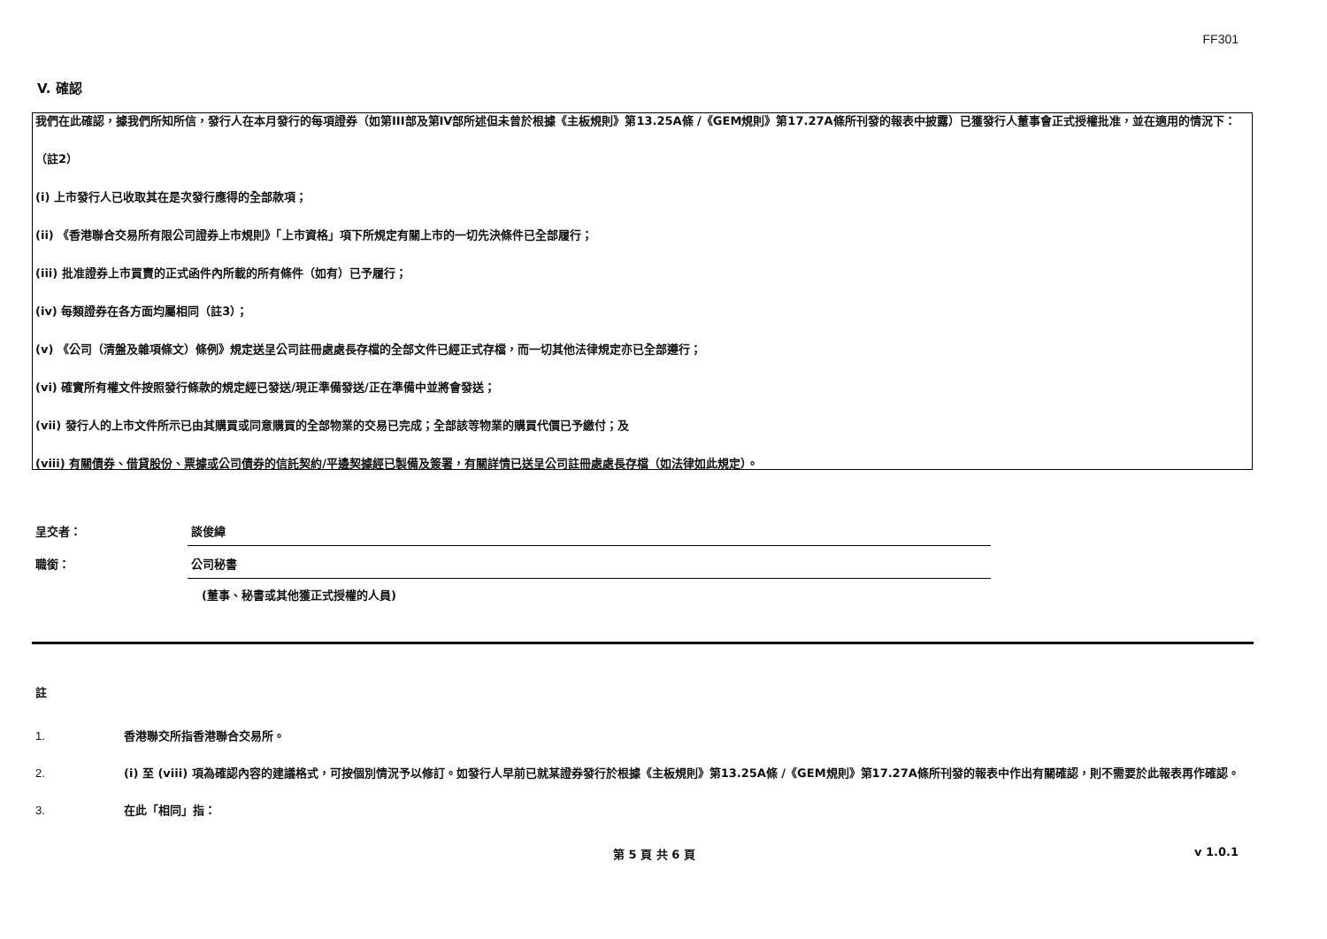FF301
V. 確認
我們在此確認，據我們所知所信，發行人在本月發行的每項證券（如第III部及第IV部所述但未曾於根據《主板規則》第13.25A條 /《GEM規則》第17.27A條所刊發的報表中披露）已獲發行人董事會正式授權批准，並在適用的情況下：
（註2）
(i) 上市發行人已收取其在是次發行應得的全部款項；
(ii) 《香港聯合交易所有限公司證券上市規則》「上市資格」項下所規定有關上市的一切先決條件已全部履行；
(iii) 批准證券上市買賣的正式函件內所載的所有條件（如有）已予履行；
(iv) 每類證券在各方面均屬相同（註3）；
(v) 《公司（清盤及雜項條文）條例》規定送呈公司註冊處處長存檔的全部文件已經正式存檔，而一切其他法律規定亦已全部遵行；
(vi) 確實所有權文件按照發行條款的規定經已發送/現正準備發送/正在準備中並將會發送；
(vii) 發行人的上市文件所示已由其購買或同意購買的全部物業的交易已完成；全部該等物業的購買代價已予繳付；及
(viii) 有關債券、借貸股份、票據或公司債券的信託契約/平邊契據經已製備及簽署，有關詳情已送呈公司註冊處處長存檔（如法律如此規定）。
呈交者：
談俊緯
職銜：
公司秘書
(董事、秘書或其他獲正式授權的人員)
註
1. 香港聯交所指香港聯合交易所。
2. (i) 至 (viii) 項為確認內容的建議格式，可按個別情況予以修訂。如發行人早前已就某證券發行於根據《主板規則》第13.25A條 /《GEM規則》第17.27A條所刊發的報表中作出有關確認，則不需要於此報表再作確認。
3. 在此「相同」指：
第 5 頁 共 6 頁 v 1.0.1